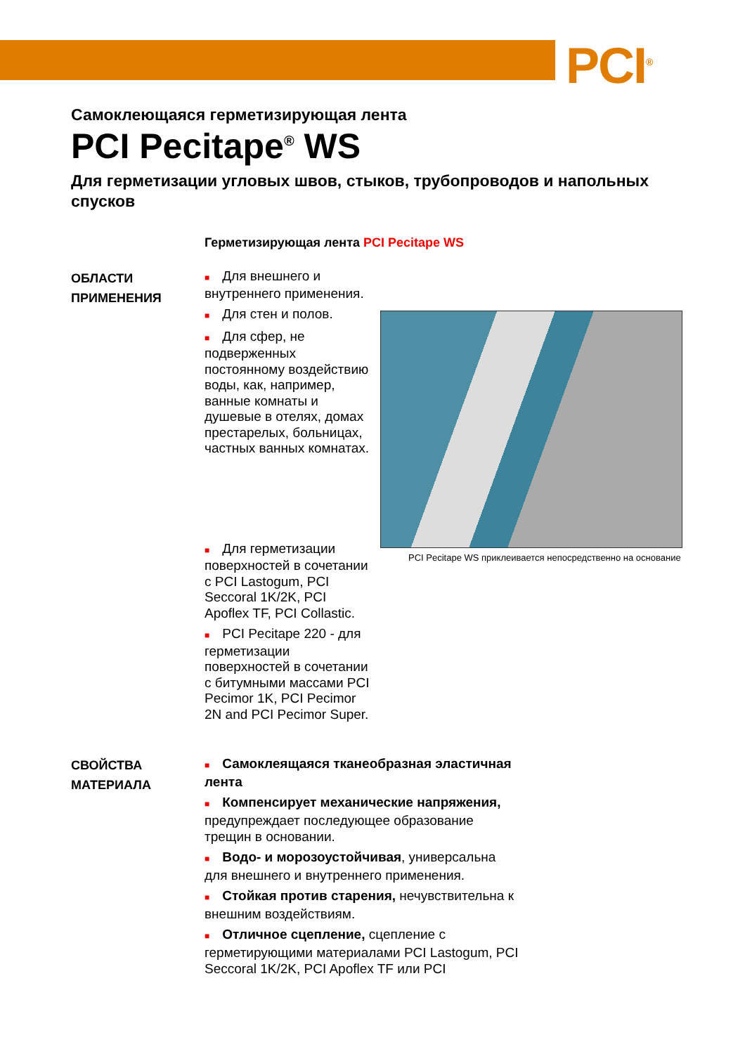PCI<sup>®</sup>
Самоклеющаяся герметизирующая лента
PCI Pecitape<sup>®</sup> WS
Для герметизации угловых швов, стыков, трубопроводов и напольных спусков
Герметизирующая лента PCI Pecitape WS
ОБЛАСТИ
ПРИМЕНЕНИЯ
■ Для внешнего и внутреннего применения.
■ Для стен и полов.
■ Для сфер, не подверженных постоянному воздействию воды, как, например, ванные комнаты и душевые в отелях, домах престарелых, больницах, частных ванных комнатах.
■ Для герметизации поверхностей в сочетании с PCI Lastogum, PCI Seccoral 1K/2K, PCI Apoflex TF, PCI Collastic.
■ PCI Pecitape 220 - для герметизации поверхностей в сочетании с битумными массами PCI Pecimor 1K, PCI Pecimor 2N and PCI Pecimor Super.
PCI Pecitape WS приклеивается непосредственно на основание
СВОЙСТВА
МАТЕРИАЛА
■ Самоклеящаяся тканеобразная эластичная лента
■ Компенсирует механические напряжения, предупреждает последующее образование трещин в основании.
■ Водо- и морозоустойчивая, универсальна для внешнего и внутреннего применения.
■ Стойкая против старения, нечувствительна к внешним воздействиям.
■ Отличное сцепление, сцепление с герметирующими материалами PCI Lastogum, PCI Seccoral 1K/2K, PCI Apoflex TF или PCI